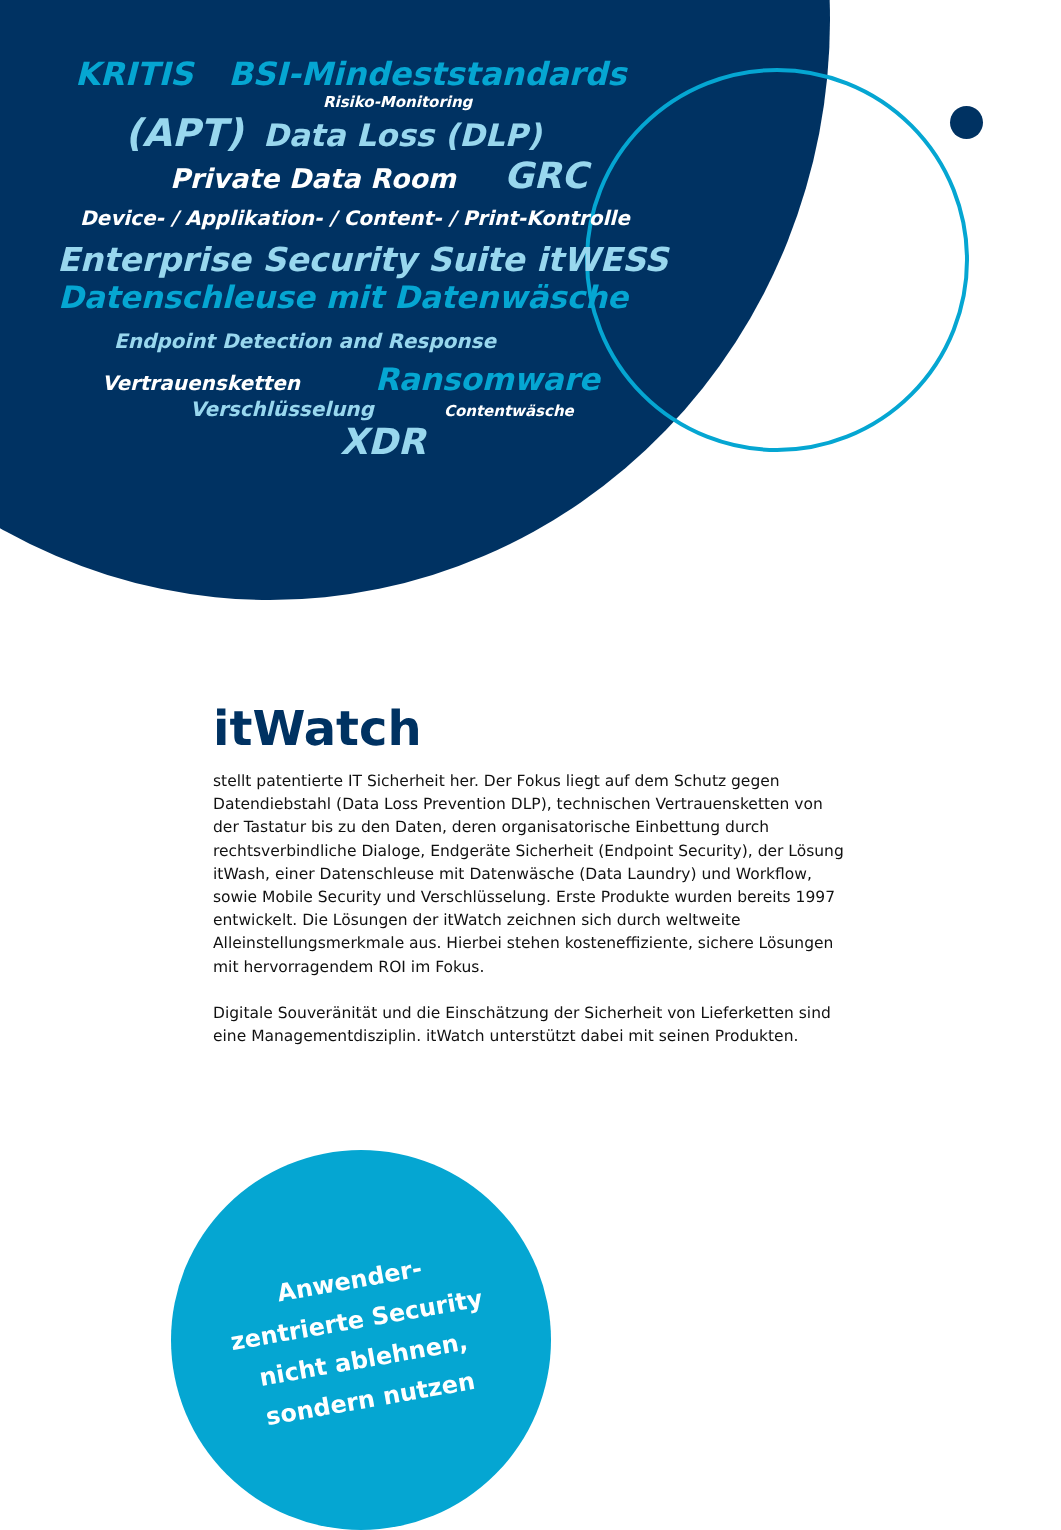KRITIS BSI-Mindeststandards
Risiko-Monitoring
(APT) Data Loss (DLP)
Private Data Room GRC
Device- / Applikation- / Content- / Print-Kontrolle
Enterprise Security Suite itWESS
Datenschleuse mit Datenwäsche
Endpoint Detection and Response
Vertrauensketten Ransomware
Verschlüsselung Contentwäsche
XDR
itWatch
stellt patentierte IT Sicherheit her. Der Fokus liegt auf dem Schutz gegen Datendiebstahl (Data Loss Prevention DLP), technischen Vertrauensketten von der Tastatur bis zu den Daten, deren organisatorische Einbettung durch rechtsverbindliche Dialoge, Endgeräte Sicherheit (Endpoint Security), der Lösung itWash, einer Datenschleuse mit Datenwäsche (Data Laundry) und Workflow, sowie Mobile Security und Verschlüsselung. Erste Produkte wurden bereits 1997 entwickelt. Die Lösungen der itWatch zeichnen sich durch welt­weite Alleinstellungsmerkmale aus. Hierbei stehen kosteneffiziente, sichere Lösungen mit hervorragendem ROI im Fokus.
Digitale Souveränität und die Einschätzung der Sicherheit von Lieferketten sind eine Managementdisziplin. itWatch unterstützt dabei mit seinen Produkten.
Anwender-
zentrierte Security
nicht ablehnen,
sondern nutzen